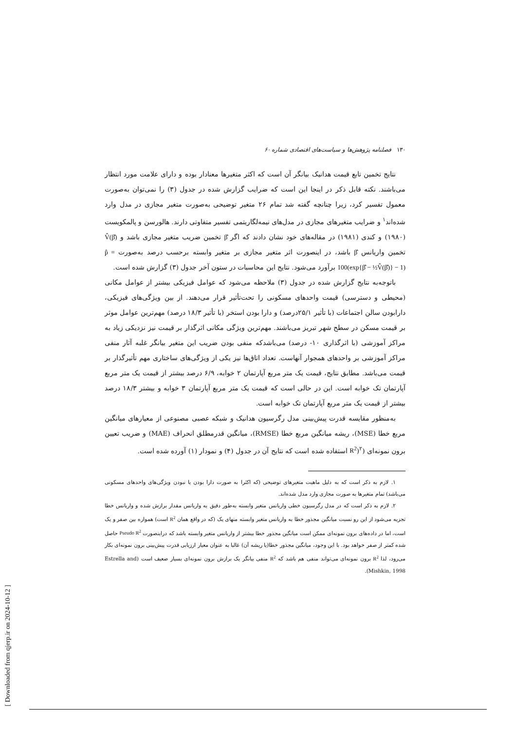۱۳۰ فصلنامه پژوهش‌ها و سیاست‌های اقتصادی شماره ۶۰
نتایج تخمین تابع قیمت هدانیک بیانگر آن است که اکثر متغیرها معنادار بوده و دارای علامت مورد انتظار می‌باشند. نکته قابل ذکر در اینجا این است که ضرایب گزارش شده در جدول (۳) را نمی‌توان به‌صورت معمول تفسیر کرد، زیرا چنانچه گفته شد تمام ۲۶ متغیر توضیحی به‌صورت متغیر مجازی در مدل وارد شده‌اند<sup>۱</sup> و ضرایب متغیرهای مجازی در مدل‌های نیمه‌لگاریتمی تفسیر متفاوتی دارند. هالورسن و پالمکویست (۱۹۸۰) و کندی (۱۹۸۱) در مقاله‌های خود نشان دادند که اگر β̂ تخمین ضریب متغیر مجازی باشد و V̂(β̂) تخمین واریانس β̂ باشد، در اینصورت اثر متغیر مجازی بر متغیر وابسته برحسب درصد به‌صورت p̂ = 100(exp{β̂ − ½V̂(β̂)} − 1) برآورد می‌شود. نتایج این محاسبات در ستون آخر جدول (۳) گزارش شده است.
باتوجه‌به نتایج گزارش شده در جدول (۳) ملاحظه می‌شود که عوامل فیزیکی بیشتر از عوامل مکانی (محیطی و دسترسی) قیمت واحدهای مسکونی را تحت‌تأثیر قرار می‌دهند. از بین ویژگی‌های فیزیکی، دارابودن سالن اجتماعات (با تأثیر ۲۵/۱درصد) و دارا بودن استخر (با تأثیر ۱۸/۳ درصد) مهم‌ترین عوامل موثر بر قیمت مسکن در سطح شهر تبریز می‌باشند. مهم‌ترین ویژگی مکانی اثرگذار بر قیمت نیز نزدیکی زیاد به مراکز آموزشی (با اثرگذاری ۱۰- درصد) می‌باشدکه منفی بودن ضریب این متغیر بیانگر غلبه آثار منفی مراکز آموزشی بر واحدهای همجوار آنهاست. تعداد اتاق‌ها نیز یکی از ویژگی‌های ساختاری مهم تأثیرگذار بر قیمت می‌باشد. مطابق نتایج، قیمت یک متر مربع آپارتمان ۲ خوابه، ۶/۹ درصد بیشتر از قیمت یک متر مربع آپارتمان تک خوابه است. این در حالی است که قیمت یک متر مربع آپارتمان ۳ خوابه و بیشتر ۱۸/۳ درصد بیشتر از قیمت یک متر مربع آپارتمان تک خوابه است.
به‌منظور مقایسه قدرت پیش‌بینی مدل رگرسیون هدانیک و شبکه عصبی مصنوعی از معیارهای میانگین مربع خطا (MSE)، ریشه میانگین مربع خطا (RMSE)، میانگین قدرمطلق انحراف (MAE) و ضریب تعیین برون نمونه‌ای (R<sup>2</sup>)<sup>۲</sup> استفاده شده است که نتایج آن در جدول (۴) و نمودار (۱) آورده شده است.
۱. لازم به ذکر است که به دلیل ماهیت متغیرهای توضیحی (که اکثرا به صورت دارا بودن یا نبودن ویژگی‌های واحدهای مسکونی می‌باشد) تمام متغیرها به صورت مجازی وارد مدل شده‌اند.
۲. لازم به ذکر است که در مدل رگرسیون خطی واریانس متغیر وابسته به‌طور دقیق به واریانس مقدار برازش شده و واریانس خطا تجزیه می‌شود از این رو نسبت میانگین مجذور خطا به واریانس متغیر وابسته منهای یک (که در واقع همان R<sup>2</sup> است) همواره بین صفر و یک است، اما در داده‌های برون نمونه‌ای ممکن است میانگین مجذور خطا بیشتر از واریانس متغیر وابسته باشد که دراینصورت Pseudo R<sup>2</sup> حاصل شده کمتر از صفر خواهد بود. با این وجود، میانگین مجذور خطا(یا ریشه آن) غالبا به عنوان معیار ارزیابی قدرت پیش‌بینی برون نمونه‌ای بکار می‌رود، لذا R<sup>2</sup> برون نمونه‌ای می‌تواند منفی هم باشد که R<sup>2</sup> منفی بیانگر یک برازش برون نمونه‌ای بسیار ضعیف است (Estrella and Mishkin, 1998).
[ Downloaded from qjerp.ir on 2024-10-12 ]